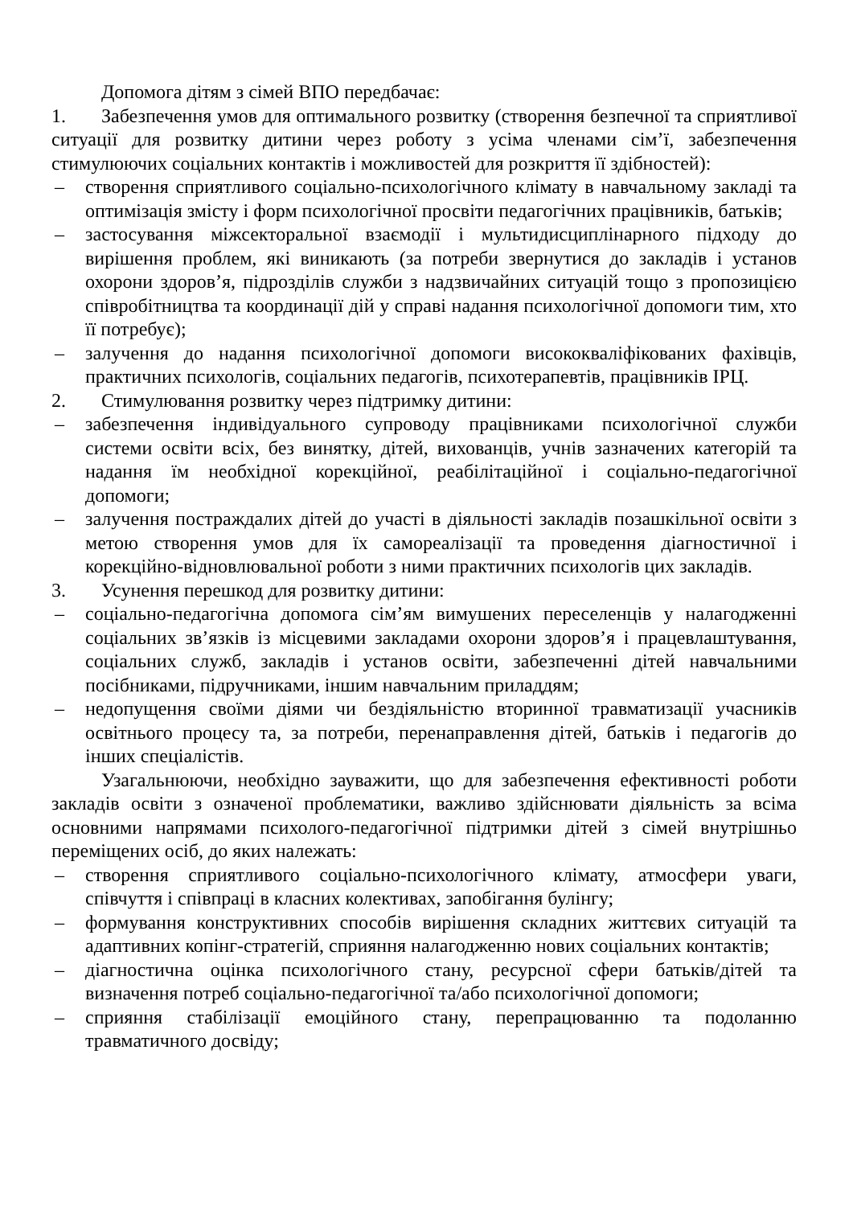Допомога дітям з сімей ВПО передбачає:
1. Забезпечення умов для оптимального розвитку (створення безпечної та сприятливої ситуації для розвитку дитини через роботу з усіма членами сім’ї, забезпечення стимулюючих соціальних контактів і можливостей для розкриття її здібностей):
– створення сприятливого соціально-психологічного клімату в навчальному закладі та оптимізація змісту і форм психологічної просвіти педагогічних працівників, батьків;
– застосування міжсекторальної взаємодії і мультидисциплінарного підходу до вирішення проблем, які виникають (за потреби звернутися до закладів і установ охорони здоров’я, підрозділів служби з надзвичайних ситуацій тощо з пропозицією співробітництва та координації дій у справі надання психологічної допомоги тим, хто її потребує);
– залучення до надання психологічної допомоги висококваліфікованих фахівців, практичних психологів, соціальних педагогів, психотерапевтів, працівників ІРЦ.
2. Стимулювання розвитку через підтримку дитини:
– забезпечення індивідуального супроводу працівниками психологічної служби системи освіти всіх, без винятку, дітей, вихованців, учнів зазначених категорій та надання їм необхідної корекційної, реабілітаційної і соціально-педагогічної допомоги;
– залучення постраждалих дітей до участі в діяльності закладів позашкільної освіти з метою створення умов для їх самореалізації та проведення діагностичної і корекційно-відновлювальної роботи з ними практичних психологів цих закладів.
3. Усунення перешкод для розвитку дитини:
– соціально-педагогічна допомога сім’ям вимушених переселенців у налагодженні соціальних зв’язків із місцевими закладами охорони здоров’я і працевлаштування, соціальних служб, закладів і установ освіти, забезпеченні дітей навчальними посібниками, підручниками, іншим навчальним приладдям;
– недопущення своїми діями чи бездіяльністю вторинної травматизації учасників освітнього процесу та, за потреби, перенаправлення дітей, батьків і педагогів до інших спеціалістів.
Узагальнюючи, необхідно зауважити, що для забезпечення ефективності роботи закладів освіти з означеної проблематики, важливо здійснювати діяльність за всіма основними напрямами психолого-педагогічної підтримки дітей з сімей внутрішньо переміщених осіб, до яких належать:
– створення сприятливого соціально-психологічного клімату, атмосфери уваги, співчуття і співпраці в класних колективах, запобігання булінгу;
– формування конструктивних способів вирішення складних життєвих ситуацій та адаптивних копінг-стратегій, сприяння налагодженню нових соціальних контактів;
– діагностична оцінка психологічного стану, ресурсної сфери батьків/дітей та визначення потреб соціально-педагогічної та/або психологічної допомоги;
– сприяння стабілізації емоційного стану, перепрацюванню та подоланню травматичного досвіду;